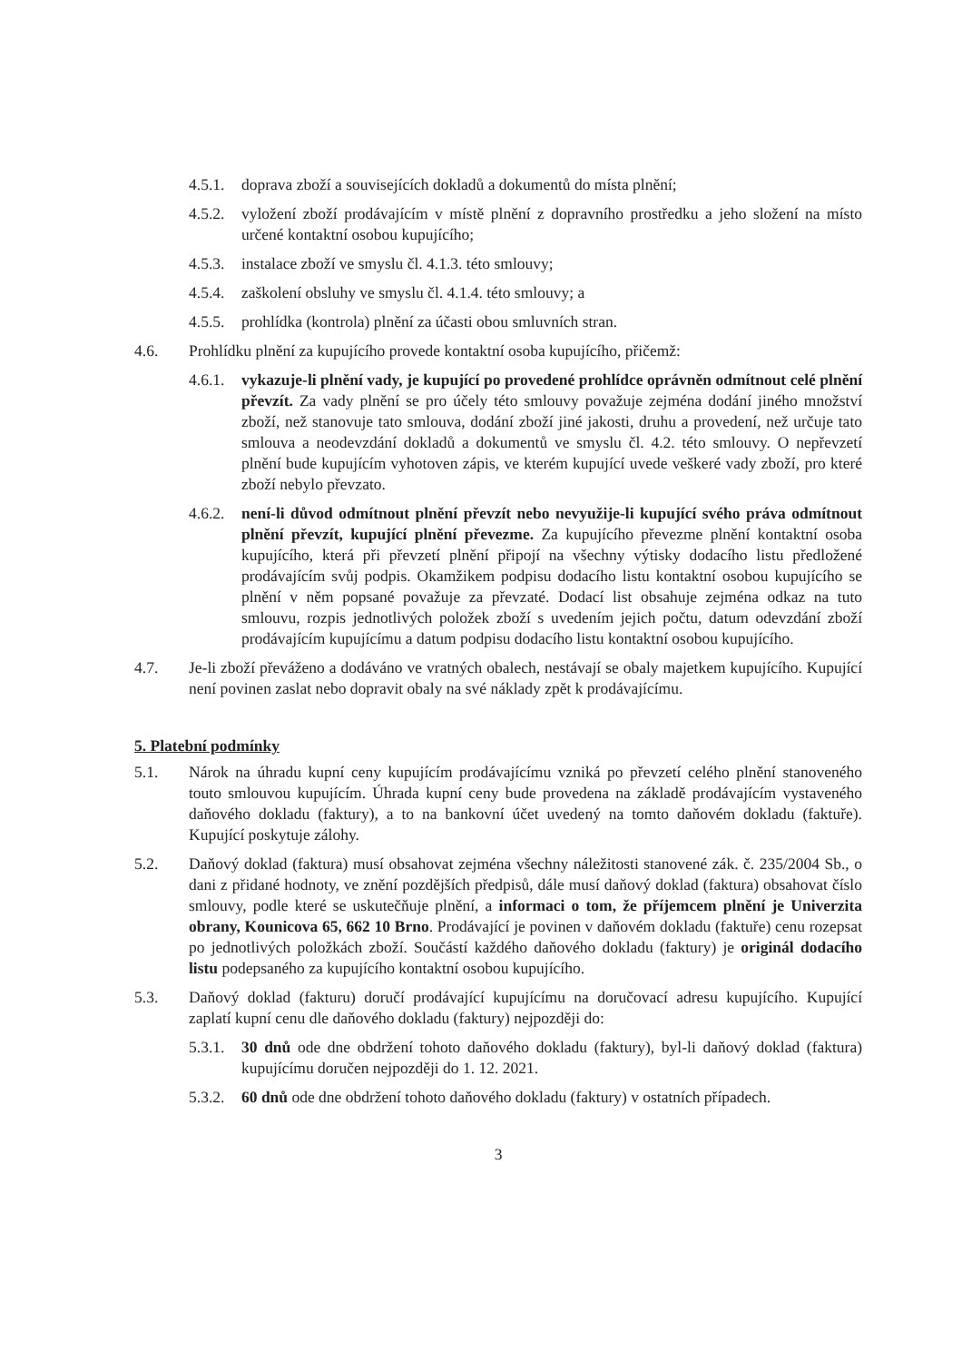4.5.1.
doprava zboží a souvisejících dokladů a dokumentů do místa plnění;
4.5.2.
vyložení zboží prodávajícím v místě plnění z dopravního prostředku a jeho složení na místo určené kontaktní osobou kupujícího;
4.5.3.
instalace zboží ve smyslu čl. 4.1.3. této smlouvy;
4.5.4.
zaškolení obsluhy ve smyslu čl. 4.1.4. této smlouvy; a
4.5.5.
prohlídka (kontrola) plnění za účasti obou smluvních stran.
4.6. Prohlídku plnění za kupujícího provede kontaktní osoba kupujícího, přičemž:
4.6.1.
vykazuje-li plnění vady, je kupující po provedené prohlídce oprávněn odmítnout celé plnění převzít. Za vady plnění se pro účely této smlouvy považuje zejména dodání jiného množství zboží, než stanovuje tato smlouva, dodání zboží jiné jakosti, druhu a provedení, než určuje tato smlouva a neodevzdání dokladů a dokumentů ve smyslu čl. 4.2. této smlouvy. O nepřevzetí plnění bude kupujícím vyhotoven zápis, ve kterém kupující uvede veškeré vady zboží, pro které zboží nebylo převzato.
4.6.2.
není-li důvod odmítnout plnění převzít nebo nevyužije-li kupující svého práva odmítnout plnění převzít, kupující plnění převezme. Za kupujícího převezme plnění kontaktní osoba kupujícího, která při převzetí plnění připojí na všechny výtisky dodacího listu předložené prodávajícím svůj podpis. Okamžikem podpisu dodacího listu kontaktní osobou kupujícího se plnění v něm popsané považuje za převzaté. Dodací list obsahuje zejména odkaz na tuto smlouvu, rozpis jednotlivých položek zboží s uvedením jejich počtu, datum odevzdání zboží prodávajícím kupujícímu a datum podpisu dodacího listu kontaktní osobou kupujícího.
4.7. Je-li zboží převáženo a dodáváno ve vratných obalech, nestávají se obaly majetkem kupujícího. Kupující není povinen zaslat nebo dopravit obaly na své náklady zpět k prodávajícímu.
5. Platební podmínky
5.1. Nárok na úhradu kupní ceny kupujícím prodávajícímu vzniká po převzetí celého plnění stanoveného touto smlouvou kupujícím. Úhrada kupní ceny bude provedena na základě prodávajícím vystaveného daňového dokladu (faktury), a to na bankovní účet uvedený na tomto daňovém dokladu (faktuře). Kupující poskytuje zálohy.
5.2. Daňový doklad (faktura) musí obsahovat zejména všechny náležitosti stanovené zák. č. 235/2004 Sb., o dani z přidané hodnoty, ve znění pozdějších předpisů, dále musí daňový doklad (faktura) obsahovat číslo smlouvy, podle které se uskutečňuje plnění, a informaci o tom, že příjemcem plnění je Univerzita obrany, Kounicova 65, 662 10 Brno. Prodávající je povinen v daňovém dokladu (faktuře) cenu rozepsat po jednotlivých položkách zboží. Součástí každého daňového dokladu (faktury) je originál dodacího listu podepsaného za kupujícího kontaktní osobou kupujícího.
5.3. Daňový doklad (fakturu) doručí prodávající kupujícímu na doručovací adresu kupujícího. Kupující zaplatí kupní cenu dle daňového dokladu (faktury) nejpozději do:
5.3.1.
30 dnů ode dne obdržení tohoto daňového dokladu (faktury), byl-li daňový doklad (faktura) kupujícímu doručen nejpozději do 1. 12. 2021.
5.3.2.
60 dnů ode dne obdržení tohoto daňového dokladu (faktury) v ostatních případech.
3